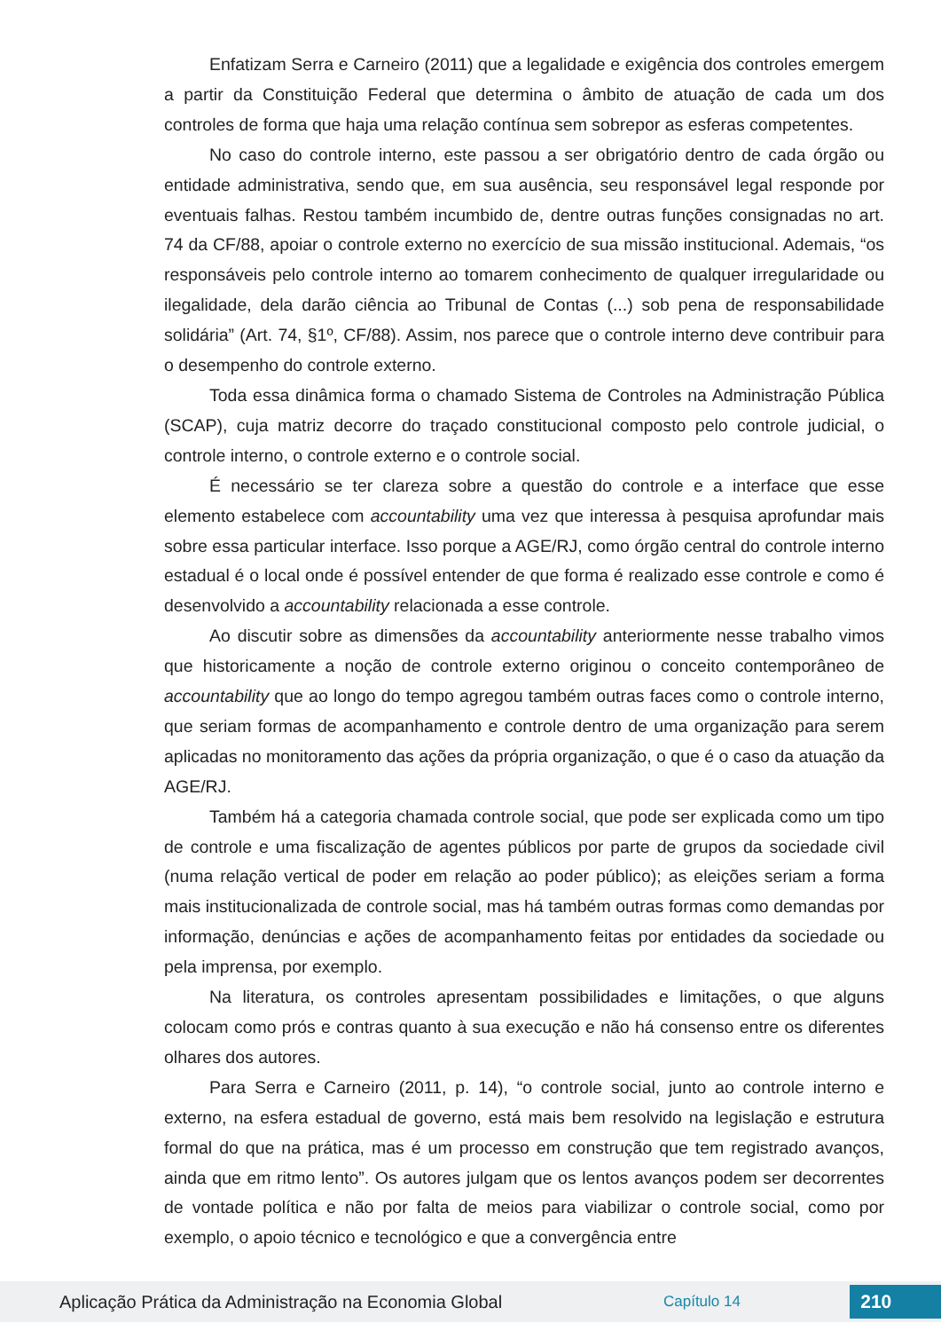Enfatizam Serra e Carneiro (2011) que a legalidade e exigência dos controles emergem a partir da Constituição Federal que determina o âmbito de atuação de cada um dos controles de forma que haja uma relação contínua sem sobrepor as esferas competentes.
No caso do controle interno, este passou a ser obrigatório dentro de cada órgão ou entidade administrativa, sendo que, em sua ausência, seu responsável legal responde por eventuais falhas. Restou também incumbido de, dentre outras funções consignadas no art. 74 da CF/88, apoiar o controle externo no exercício de sua missão institucional. Ademais, “os responsáveis pelo controle interno ao tomarem conhecimento de qualquer irregularidade ou ilegalidade, dela darão ciência ao Tribunal de Contas (...) sob pena de responsabilidade solidária” (Art. 74, §1º, CF/88). Assim, nos parece que o controle interno deve contribuir para o desempenho do controle externo.
Toda essa dinâmica forma o chamado Sistema de Controles na Administração Pública (SCAP), cuja matriz decorre do traçado constitucional composto pelo controle judicial, o controle interno, o controle externo e o controle social.
É necessário se ter clareza sobre a questão do controle e a interface que esse elemento estabelece com accountability uma vez que interessa à pesquisa aprofundar mais sobre essa particular interface. Isso porque a AGE/RJ, como órgão central do controle interno estadual é o local onde é possível entender de que forma é realizado esse controle e como é desenvolvido a accountability relacionada a esse controle.
Ao discutir sobre as dimensões da accountability anteriormente nesse trabalho vimos que historicamente a noção de controle externo originou o conceito contemporâneo de accountability que ao longo do tempo agregou também outras faces como o controle interno, que seriam formas de acompanhamento e controle dentro de uma organização para serem aplicadas no monitoramento das ações da própria organização, o que é o caso da atuação da AGE/RJ.
Também há a categoria chamada controle social, que pode ser explicada como um tipo de controle e uma fiscalização de agentes públicos por parte de grupos da sociedade civil (numa relação vertical de poder em relação ao poder público); as eleições seriam a forma mais institucionalizada de controle social, mas há também outras formas como demandas por informação, denúncias e ações de acompanhamento feitas por entidades da sociedade ou pela imprensa, por exemplo.
Na literatura, os controles apresentam possibilidades e limitações, o que alguns colocam como prós e contras quanto à sua execução e não há consenso entre os diferentes olhares dos autores.
Para Serra e Carneiro (2011, p. 14), “o controle social, junto ao controle interno e externo, na esfera estadual de governo, está mais bem resolvido na legislação e estrutura formal do que na prática, mas é um processo em construção que tem registrado avanços, ainda que em ritmo lento”. Os autores julgam que os lentos avanços podem ser decorrentes de vontade política e não por falta de meios para viabilizar o controle social, como por exemplo, o apoio técnico e tecnológico e que a convergência entre
Aplicação Prática da Administração na Economia Global Capítulo 14 210